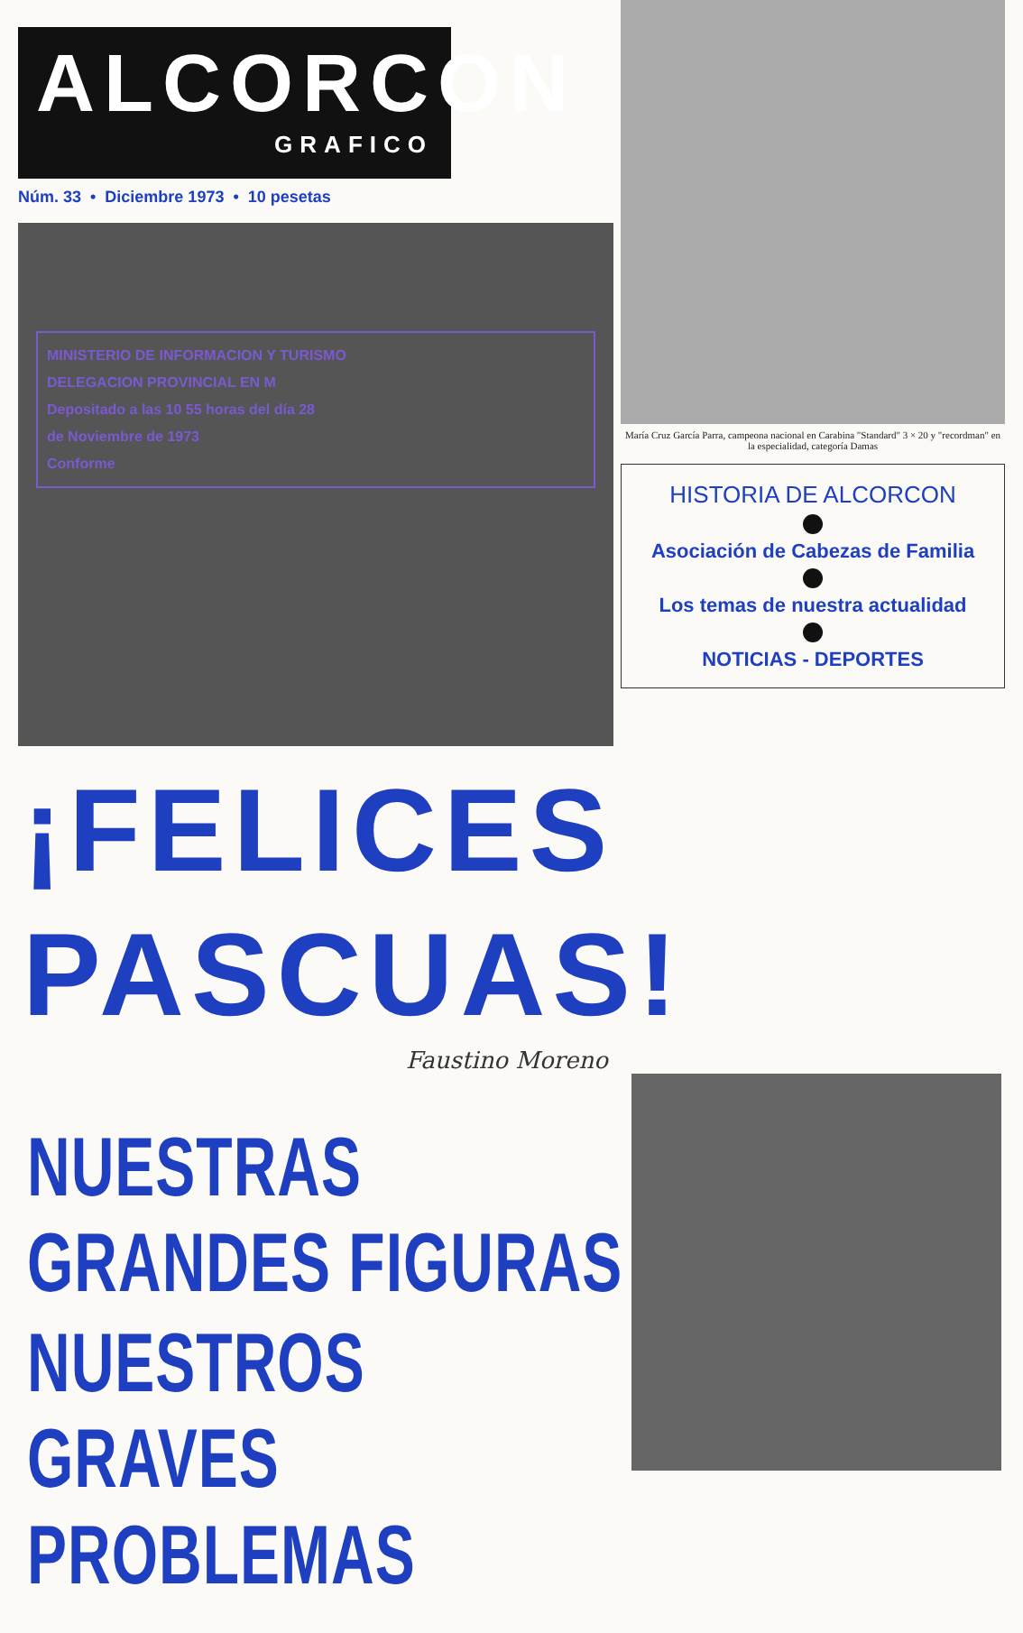ALCORCON
GRAFICO
Núm. 33 • Diciembre 1973 • 10 pesetas
MINISTERIO DE INFORMACION Y TURISMO
DELEGACION PROVINCIAL EN M
Depositado a las 10 55 horas del día 28
de Noviembre de 1973
Conforme
María Cruz García Parra, campeona nacional en Carabina "Standard" 3 × 20 y "recordman" en la especialidad, categoría Damas
HISTORIA DE ALCORCON
Asociación de Cabezas de Familia
Los temas de nuestra actualidad
NOTICIAS - DEPORTES
¡FELICES PASCUAS!
Faustino Moreno
NUESTRAS GRANDES FIGURAS
NUESTROS GRAVES PROBLEMAS